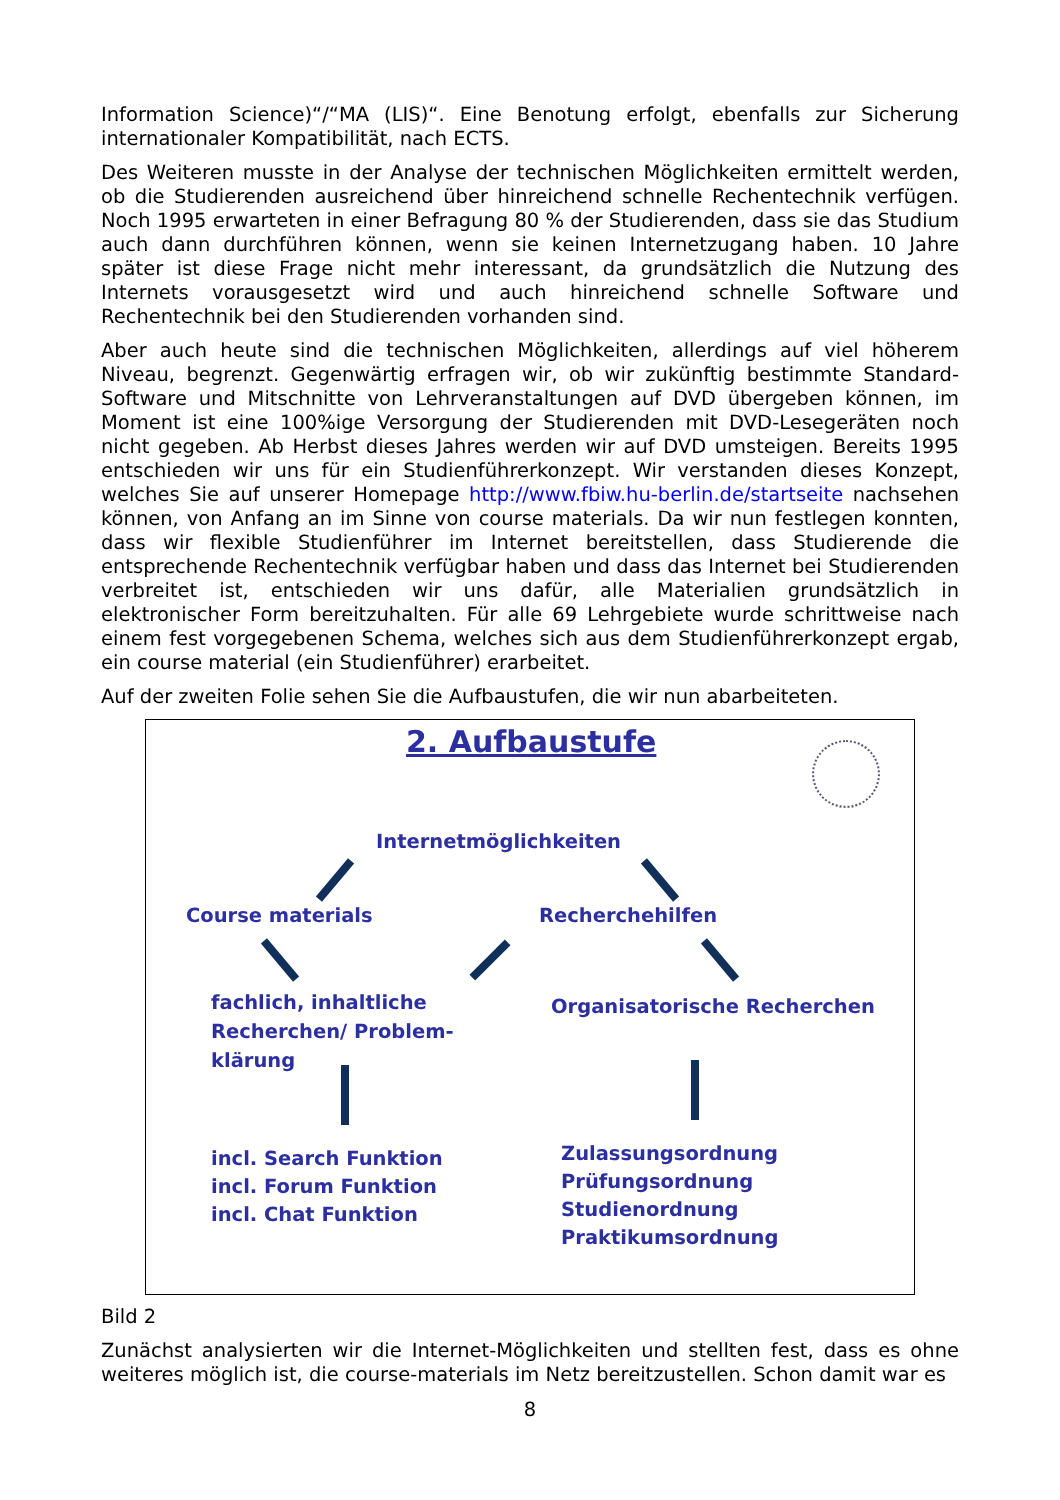Information Science)“/“MA (LIS)“. Eine Benotung erfolgt, ebenfalls zur Sicherung internationaler Kompatibilität, nach ECTS.
Des Weiteren musste in der Analyse der technischen Möglichkeiten ermittelt werden, ob die Studierenden ausreichend über hinreichend schnelle Rechentechnik verfügen. Noch 1995 erwarteten in einer Befragung 80 % der Studierenden, dass sie das Studium auch dann durchführen können, wenn sie keinen Internetzugang haben. 10 Jahre später ist diese Frage nicht mehr interessant, da grundsätzlich die Nutzung des Internets vorausgesetzt wird und auch hinreichend schnelle Software und Rechentechnik bei den Studierenden vorhanden sind.
Aber auch heute sind die technischen Möglichkeiten, allerdings auf viel höherem Niveau, begrenzt. Gegenwärtig erfragen wir, ob wir zukünftig bestimmte Standard-Software und Mitschnitte von Lehrveranstaltungen auf DVD übergeben können, im Moment ist eine 100%ige Versorgung der Studierenden mit DVD-Lesegeräten noch nicht gegeben. Ab Herbst dieses Jahres werden wir auf DVD umsteigen. Bereits 1995 entschieden wir uns für ein Studienführerkonzept. Wir verstanden dieses Konzept, welches Sie auf unserer Homepage http://www.fbiw.hu-berlin.de/startseite nachsehen können, von Anfang an im Sinne von course materials. Da wir nun festlegen konnten, dass wir flexible Studienführer im Internet bereitstellen, dass Studierende die entsprechende Rechentechnik verfügbar haben und dass das Internet bei Studierenden verbreitet ist, entschieden wir uns dafür, alle Materialien grundsätzlich in elektronischer Form bereitzuhalten. Für alle 69 Lehrgebiete wurde schrittweise nach einem fest vorgegebenen Schema, welches sich aus dem Studienführerkonzept ergab, ein course material (ein Studienführer) erarbeitet.
Auf der zweiten Folie sehen Sie die Aufbaustufen, die wir nun abarbeiteten.
2. Aufbaustufe
Internetmöglichkeiten
Course materials Recherchehilfen
fachlich, inhaltliche
Recherchen/ Problem-
klärung
Organisatorische Recherchen
incl. Search Funktion
incl. Forum Funktion
incl. Chat Funktion
Zulassungsordnung
Prüfungsordnung
Studienordnung
Praktikumsordnung
Bild 2
Zunächst analysierten wir die Internet-Möglichkeiten und stellten fest, dass es ohne weiteres möglich ist, die course-materials im Netz bereitzustellen. Schon damit war es
8